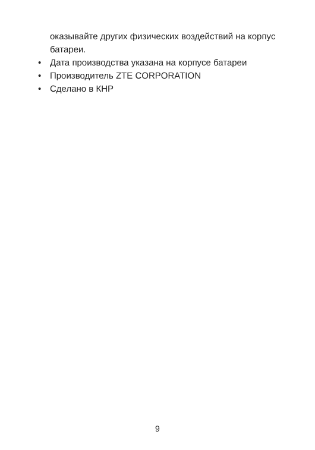оказывайте других физических воздействий на корпус батареи.
• Дата производства указана на корпусе батареи
• Производитель ZTE CORPORATION
• Сделано в КНР
9